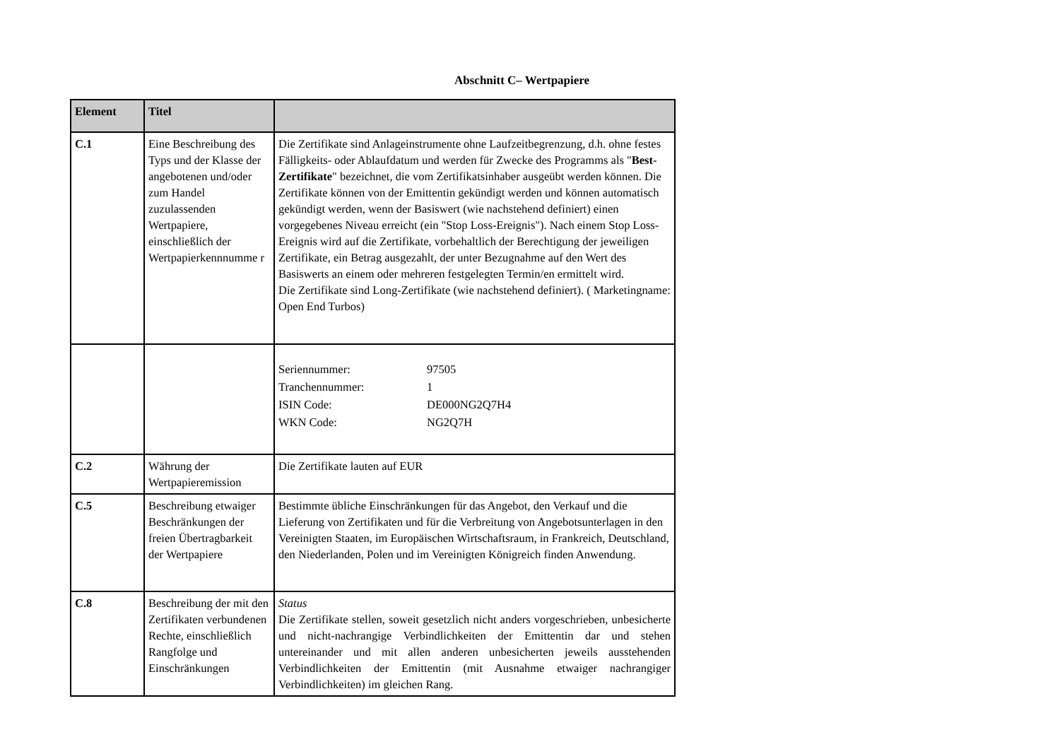Abschnitt C– Wertpapiere
| Element | Titel | |
| --- | --- | --- |
| C.1 | Eine Beschreibung des Typs und der Klasse der angebotenen und/oder zum Handel zuzulassenden Wertpapiere, einschließlich der Wertpapierkennnumme r | Die Zertifikate sind Anlageinstrumente ohne Laufzeitbegrenzung, d.h. ohne festes Fälligkeits- oder Ablaufdatum und werden für Zwecke des Programms als " Best-Zertifikate " bezeichnet, die vom Zertifikatsinhaber ausgeübt werden können. Die Zertifikate können von der Emittentin gekündigt werden und können automatisch gekündigt werden, wenn der Basiswert (wie nachstehend definiert) einen vorgegebenes Niveau erreicht (ein "Stop Loss-Ereignis"). Nach einem Stop Loss-Ereignis wird auf die Zertifikate, vorbehaltlich der Berechtigung der jeweiligen Zertifikate, ein Betrag ausgezahlt, der unter Bezugnahme auf den Wert des Basiswerts an einem oder mehreren festgelegten Termin/en ermittelt wird. Die Zertifikate sind Long-Zertifikate (wie nachstehend definiert). ( Marketingname: Open End Turbos) |
| | | / Seriennummer: / 97505 / / Tranchennummer: / 1 / / ISIN Code: / DE000NG2Q7H4 / / WKN Code: / NG2Q7H / |
| C.2 | Währung der Wertpapieremission | Die Zertifikate lauten auf EUR |
| C.5 | Beschreibung etwaiger Beschränkungen der freien Übertragbarkeit der Wertpapiere | Bestimmte übliche Einschränkungen für das Angebot, den Verkauf und die Lieferung von Zertifikaten und für die Verbreitung von Angebotsunterlagen in den Vereinigten Staaten, im Europäischen Wirtschaftsraum, in Frankreich, Deutschland, den Niederlanden, Polen und im Vereinigten Königreich finden Anwendung. |
| C.8 | Beschreibung der mit den Zertifikaten verbundenen Rechte, einschließlich Rangfolge und Einschränkungen | Status Die Zertifikate stellen, soweit gesetzlich nicht anders vorgeschrieben, unbesicherte und nicht-nachrangige Verbindlichkeiten der Emittentin dar und stehen untereinander und mit allen anderen unbesicherten jeweils ausstehenden Verbindlichkeiten der Emittentin (mit Ausnahme etwaiger nachrangiger Verbindlichkeiten) im gleichen Rang. |